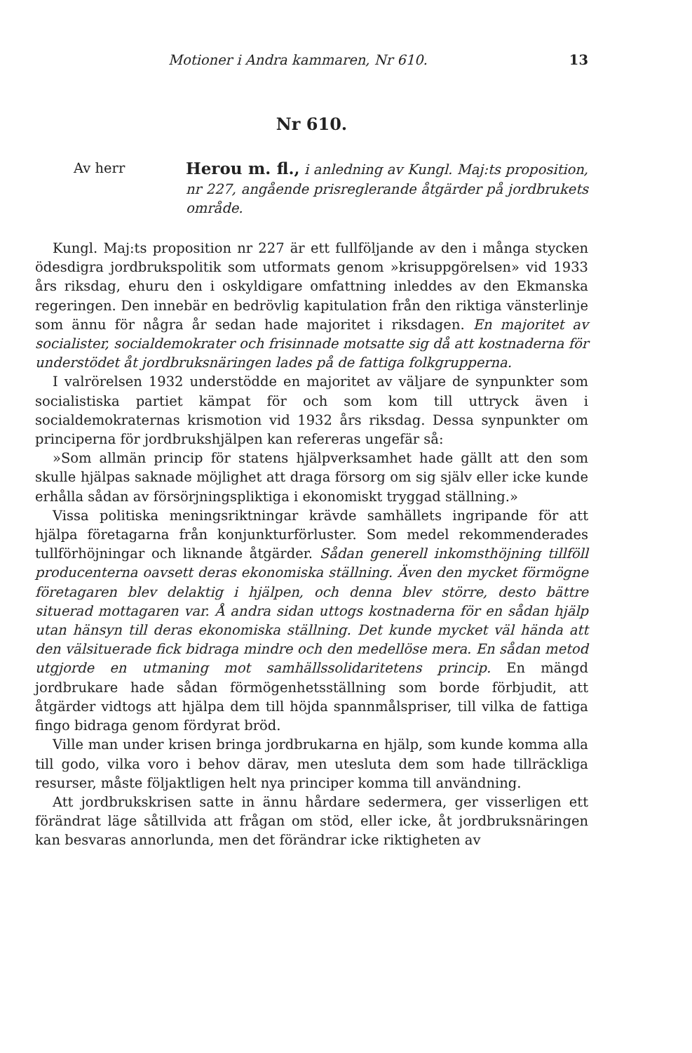Motioner i Andra kammaren, Nr 610. 13
Nr 610.
Av herr
Herou m. fl., i anledning av Kungl. Maj:ts proposition, nr 227, angående prisreglerande åtgärder på jordbrukets område.
Kungl. Maj:ts proposition nr 227 är ett fullföljande av den i många stycken ödesdigra jordbrukspolitik som utformats genom »krisuppgörelsen» vid 1933 års riksdag, ehuru den i oskyldigare omfattning inleddes av den Ekmanska regeringen. Den innebär en bedrövlig kapitulation från den riktiga vänsterlinje som ännu för några år sedan hade majoritet i riksdagen. En majoritet av socialister, socialdemokrater och frisinnade motsatte sig då att kostnaderna för understödet åt jordbruksnäringen lades på de fattiga folkgrupperna.
I valrörelsen 1932 understödde en majoritet av väljare de synpunkter som socialistiska partiet kämpat för och som kom till uttryck även i socialdemokraternas krismotion vid 1932 års riksdag. Dessa synpunkter om principerna för jordbrukshjälpen kan refereras ungefär så:
»Som allmän princip för statens hjälpverksamhet hade gällt att den som skulle hjälpas saknade möjlighet att draga försorg om sig själv eller icke kunde erhålla sådan av försörjningspliktiga i ekonomiskt tryggad ställning.»
Vissa politiska meningsriktningar krävde samhällets ingripande för att hjälpa företagarna från konjunkturförluster. Som medel rekommenderades tullförhöjningar och liknande åtgärder. Sådan generell inkomsthöjning tillföll producenterna oavsett deras ekonomiska ställning. Även den mycket förmögne företagaren blev delaktig i hjälpen, och denna blev större, desto bättre situerad mottagaren var. Å andra sidan uttogs kostnaderna för en sådan hjälp utan hänsyn till deras ekonomiska ställning. Det kunde mycket väl hända att den välsituerade fick bidraga mindre och den medellöse mera. En sådan metod utgjorde en utmaning mot samhällssolidaritetens princip. En mängd jordbrukare hade sådan förmögenhetsställning som borde förbjudit, att åtgärder vidtogs att hjälpa dem till höjda spannmålspriser, till vilka de fattiga fingo bidraga genom fördyrat bröd.
Ville man under krisen bringa jordbrukarna en hjälp, som kunde komma alla till godo, vilka voro i behov därav, men utesluta dem som hade tillräckliga resurser, måste följaktligen helt nya principer komma till användning.
Att jordbrukskrisen satte in ännu hårdare sedermera, ger visserligen ett förändrat läge såtillvida att frågan om stöd, eller icke, åt jordbruksnäringen kan besvaras annorlunda, men det förändrar icke riktigheten av